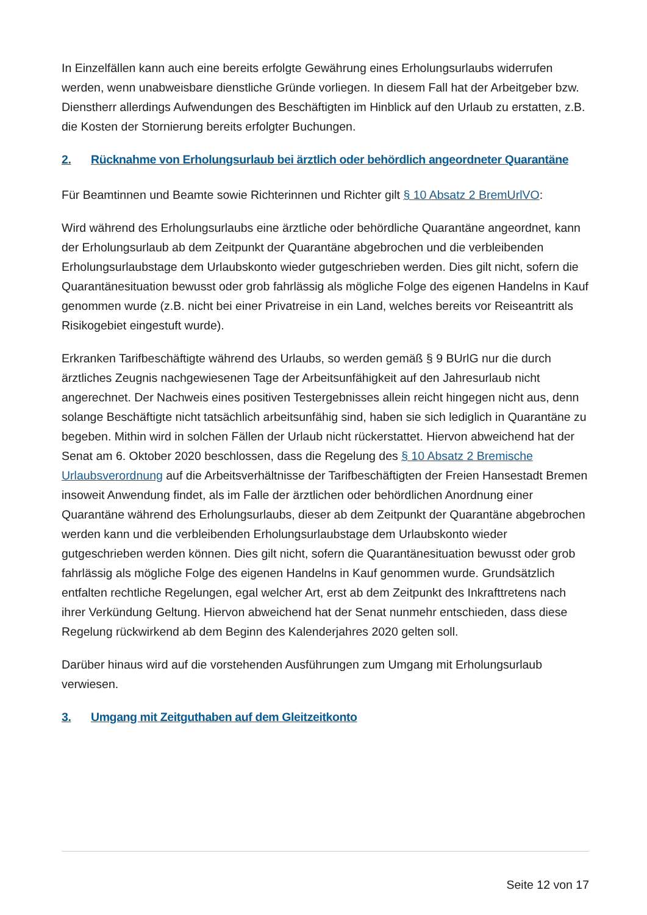In Einzelfällen kann auch eine bereits erfolgte Gewährung eines Erholungsurlaubs widerrufen werden, wenn unabweisbare dienstliche Gründe vorliegen. In diesem Fall hat der Arbeitgeber bzw. Dienstherr allerdings Aufwendungen des Beschäftigten im Hinblick auf den Urlaub zu erstatten, z.B. die Kosten der Stornierung bereits erfolgter Buchungen.
2. Rücknahme von Erholungsurlaub bei ärztlich oder behördlich angeordneter Quarantäne
Für Beamtinnen und Beamte sowie Richterinnen und Richter gilt § 10 Absatz 2 BremUrlVO:
Wird während des Erholungsurlaubs eine ärztliche oder behördliche Quarantäne angeordnet, kann der Erholungsurlaub ab dem Zeitpunkt der Quarantäne abgebrochen und die verbleibenden Erholungsurlaubstage dem Urlaubskonto wieder gutgeschrieben werden. Dies gilt nicht, sofern die Quarantänesituation bewusst oder grob fahrlässig als mögliche Folge des eigenen Handelns in Kauf genommen wurde (z.B. nicht bei einer Privatreise in ein Land, welches bereits vor Reiseantritt als Risikogebiet eingestuft wurde).
Erkranken Tarifbeschäftigte während des Urlaubs, so werden gemäß § 9 BUrlG nur die durch ärztliches Zeugnis nachgewiesenen Tage der Arbeitsunfähigkeit auf den Jahresurlaub nicht angerechnet. Der Nachweis eines positiven Testergebnisses allein reicht hingegen nicht aus, denn solange Beschäftigte nicht tatsächlich arbeitsunfähig sind, haben sie sich lediglich in Quarantäne zu begeben. Mithin wird in solchen Fällen der Urlaub nicht rückerstattet. Hiervon abweichend hat der Senat am 6. Oktober 2020 beschlossen, dass die Regelung des § 10 Absatz 2 Bremische Urlaubsverordnung auf die Arbeitsverhältnisse der Tarifbeschäftigten der Freien Hansestadt Bremen insoweit Anwendung findet, als im Falle der ärztlichen oder behördlichen Anordnung einer Quarantäne während des Erholungsurlaubs, dieser ab dem Zeitpunkt der Quarantäne abgebrochen werden kann und die verbleibenden Erholungsurlaubstage dem Urlaubskonto wieder gutgeschrieben werden können. Dies gilt nicht, sofern die Quarantänesituation bewusst oder grob fahrlässig als mögliche Folge des eigenen Handelns in Kauf genommen wurde. Grundsätzlich entfalten rechtliche Regelungen, egal welcher Art, erst ab dem Zeitpunkt des Inkrafttretens nach ihrer Verkündung Geltung. Hiervon abweichend hat der Senat nunmehr entschieden, dass diese Regelung rückwirkend ab dem Beginn des Kalenderjahres 2020 gelten soll.
Darüber hinaus wird auf die vorstehenden Ausführungen zum Umgang mit Erholungsurlaub verwiesen.
3. Umgang mit Zeitguthaben auf dem Gleitzeitkonto
Seite 12 von 17